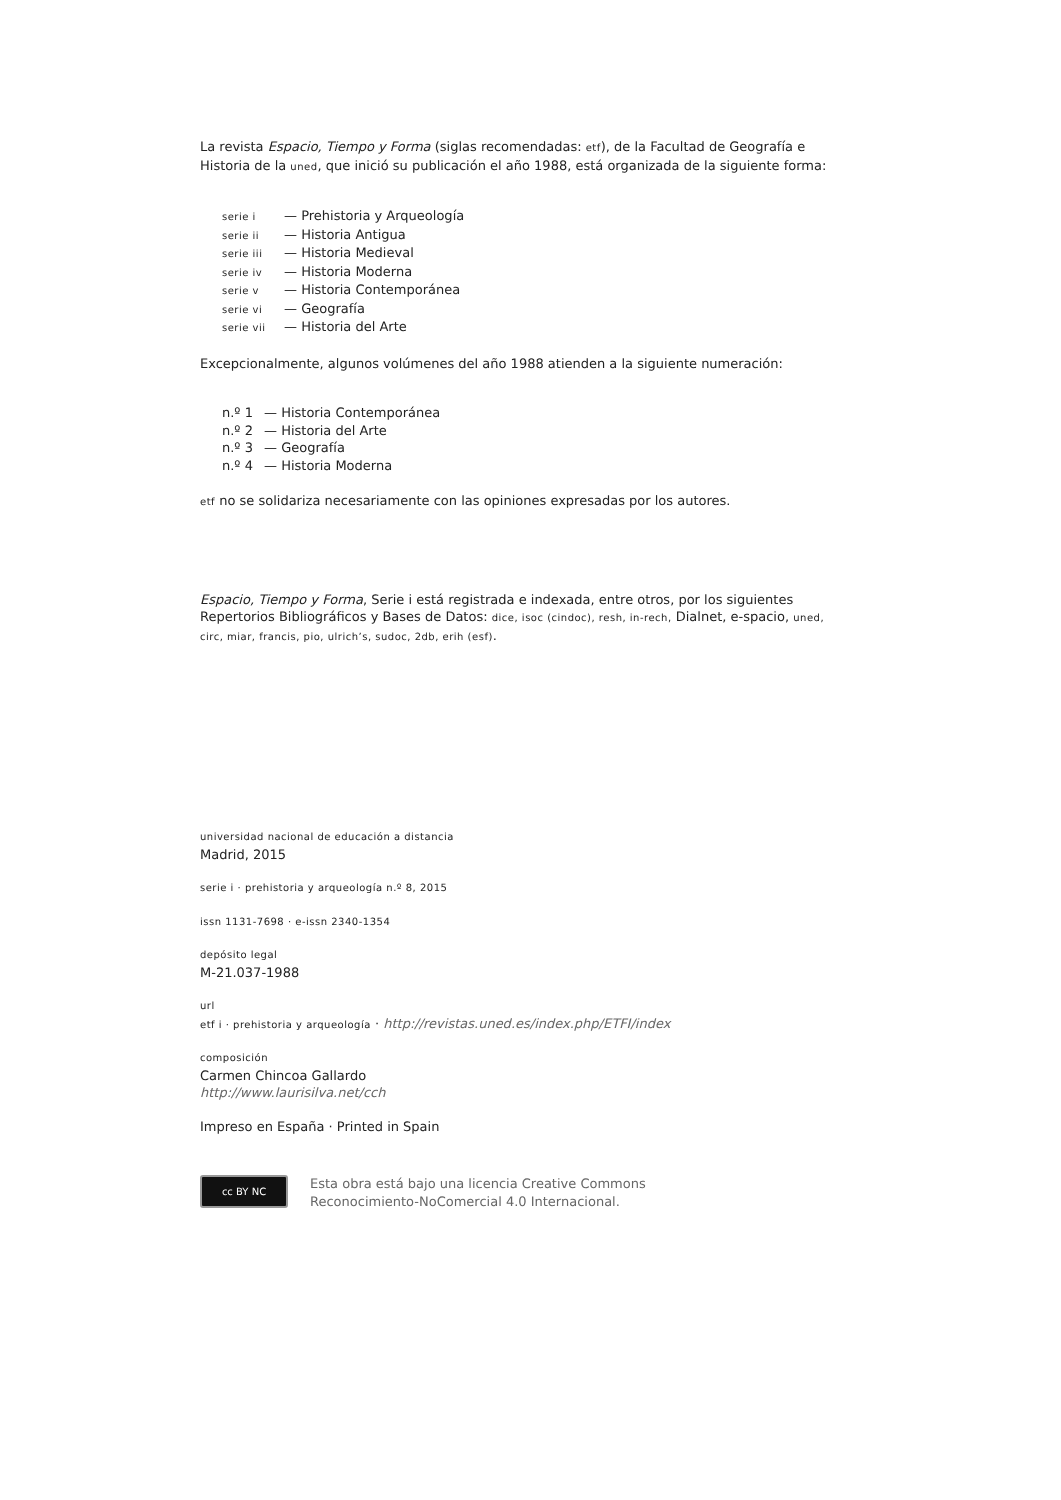La revista Espacio, Tiempo y Forma (siglas recomendadas: etf), de la Facultad de Geografía e Historia de la uned, que inició su publicación el año 1988, está organizada de la siguiente forma:
serie i — Prehistoria y Arqueología
serie ii — Historia Antigua
serie iii — Historia Medieval
serie iv — Historia Moderna
serie v — Historia Contemporánea
serie vi — Geografía
serie vii — Historia del Arte
Excepcionalmente, algunos volúmenes del año 1988 atienden a la siguiente numeración:
n.º 1 — Historia Contemporánea
n.º 2 — Historia del Arte
n.º 3 — Geografía
n.º 4 — Historia Moderna
etf no se solidariza necesariamente con las opiniones expresadas por los autores.
Espacio, Tiempo y Forma, Serie i está registrada e indexada, entre otros, por los siguientes Repertorios Bibliográficos y Bases de Datos: dice, isoc (cindoc), resh, in-rech, Dialnet, e-spacio, uned, circ, miar, francis, pio, ulrich’s, sudoc, 2db, erih (esf).
universidad nacional de educación a distancia
Madrid, 2015
serie i · prehistoria y arqueología n.º 8, 2015
issn 1131-7698 · e-issn 2340-1354
depósito legal
M-21.037-1988
url
etf i · prehistoria y arqueología · http://revistas.uned.es/index.php/ETFI/index
composición
Carmen Chincoa Gallardo
http://www.laurisilva.net/cch
Impreso en España · Printed in Spain
cc BY NC
Esta obra está bajo una licencia Creative Commons
Reconocimiento-NoComercial 4.0 Internacional.